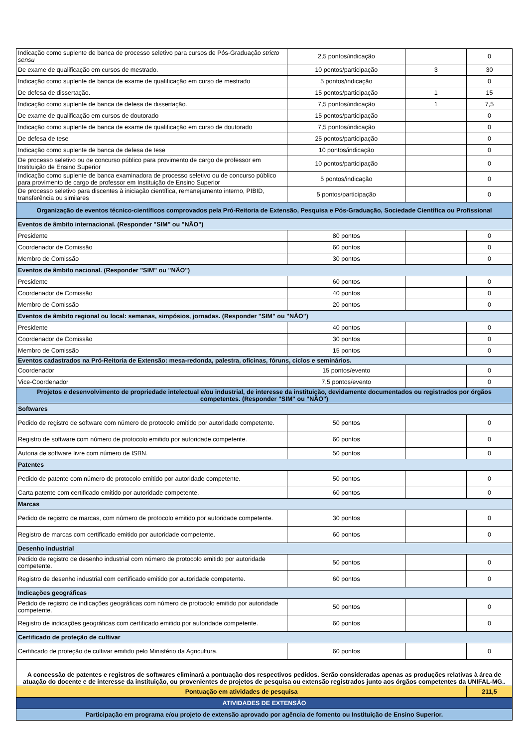| Indicação como suplente de banca de processo seletivo para cursos de Pós-Graduação stricto sensu | 2,5 pontos/indicação | | 0 |
| De exame de qualificação em cursos de mestrado. | 10 pontos/participação | 3 | 30 |
| Indicação como suplente de banca de exame de qualificação em curso de mestrado | 5 pontos/indicação | | 0 |
| De defesa de dissertação. | 15 pontos/participação | 1 | 15 |
| Indicação como suplente de banca de defesa de dissertação. | 7,5 pontos/indicação | 1 | 7,5 |
| De exame de qualificação em cursos de doutorado | 15 pontos/participação | | 0 |
| Indicação como suplente de banca de exame de qualificação em curso de doutorado | 7,5 pontos/indicação | | 0 |
| De defesa de tese | 25 pontos/participação | | 0 |
| Indicação como suplente de banca de defesa de tese | 10 pontos/indicação | | 0 |
| De processo seletivo ou de concurso público para provimento de cargo de professor em Instituição de Ensino Superior | 10 pontos/participação | | 0 |
| Indicação como suplente de banca examinadora de processo seletivo ou de concurso público para provimento de cargo de professor em Instituição de Ensino Superior | 5 pontos/indicação | | 0 |
| De processo seletivo para discentes à iniciação científica, remanejamento interno, PIBID, transferência ou similares | 5 pontos/participação | | 0 |
| Organização de eventos técnico-científicos comprovados pela Pró-Reitoria de Extensão, Pesquisa e Pós-Graduação, Sociedade Científica ou Profissional | | | |
| Eventos de âmbito internacional. (Responder "SIM" ou "NÃO") | | | |
| Presidente | 80 pontos | | 0 |
| Coordenador de Comissão | 60 pontos | | 0 |
| Membro de Comissão | 30 pontos | | 0 |
| Eventos de âmbito nacional. (Responder "SIM" ou "NÃO") | | | |
| Presidente | 60 pontos | | 0 |
| Coordenador de Comissão | 40 pontos | | 0 |
| Membro de Comissão | 20 pontos | | 0 |
| Eventos de âmbito regional ou local: semanas, simpósios, jornadas. (Responder "SIM" ou "NÃO") | | | |
| Presidente | 40 pontos | | 0 |
| Coordenador de Comissão | 30 pontos | | 0 |
| Membro de Comissão | 15 pontos | | 0 |
| Eventos cadastrados na Pró-Reitoria de Extensão: mesa-redonda, palestra, oficinas, fóruns, ciclos e seminários. | | | |
| Coordenador | 15 pontos/evento | | 0 |
| Vice-Coordenador | 7,5 pontos/evento | | 0 |
| Projetos e desenvolvimento de propriedade intelectual e/ou industrial, de interesse da instituição, devidamente documentados ou registrados por órgãos competentes. (Responder "SIM" ou "NÃO") | | | |
| Softwares | | | |
| Pedido de registro de software com número de protocolo emitido por autoridade competente. | 50 pontos | | 0 |
| Registro de software com número de protocolo emitido por autoridade competente. | 60 pontos | | 0 |
| Autoria de software livre com número de ISBN. | 50 pontos | | 0 |
| Patentes | | | |
| Pedido de patente com número de protocolo emitido por autoridade competente. | 50 pontos | | 0 |
| Carta patente com certificado emitido por autoridade competente. | 60 pontos | | 0 |
| Marcas | | | |
| Pedido de registro de marcas, com número de protocolo emitido por autoridade competente. | 30 pontos | | 0 |
| Registro de marcas com certificado emitido por autoridade competente. | 60 pontos | | 0 |
| Desenho industrial | | | |
| Pedido de registro de desenho industrial com número de protocolo emitido por autoridade competente. | 50 pontos | | 0 |
| Registro de desenho industrial com certificado emitido por autoridade competente. | 60 pontos | | 0 |
| Indicações geográficas | | | |
| Pedido de registro de indicações geográficas com número de protocolo emitido por autoridade competente. | 50 pontos | | 0 |
| Registro de indicações geográficas com certificado emitido por autoridade competente. | 60 pontos | | 0 |
| Certificado de proteção de cultivar | | | |
| Certificado de proteção de cultivar emitido pelo Ministério da Agricultura. | 60 pontos | | 0 |
| A concessão de patentes e registros de softwares eliminará a pontuação dos respectivos pedidos. Serão consideradas apenas as produções relativas à área de atuação do docente e de interesse da instituição, ou provenientes de projetos de pesquisa ou extensão registrados junto aos órgãos competentes da UNIFAL-MG.. | | | |
| Pontuação em atividades de pesquisa | | | 211,5 |
| ATIVIDADES DE EXTENSÃO | | | |
| Participação em programa e/ou projeto de extensão aprovado por agência de fomento ou Instituição de Ensino Superior. | | | |